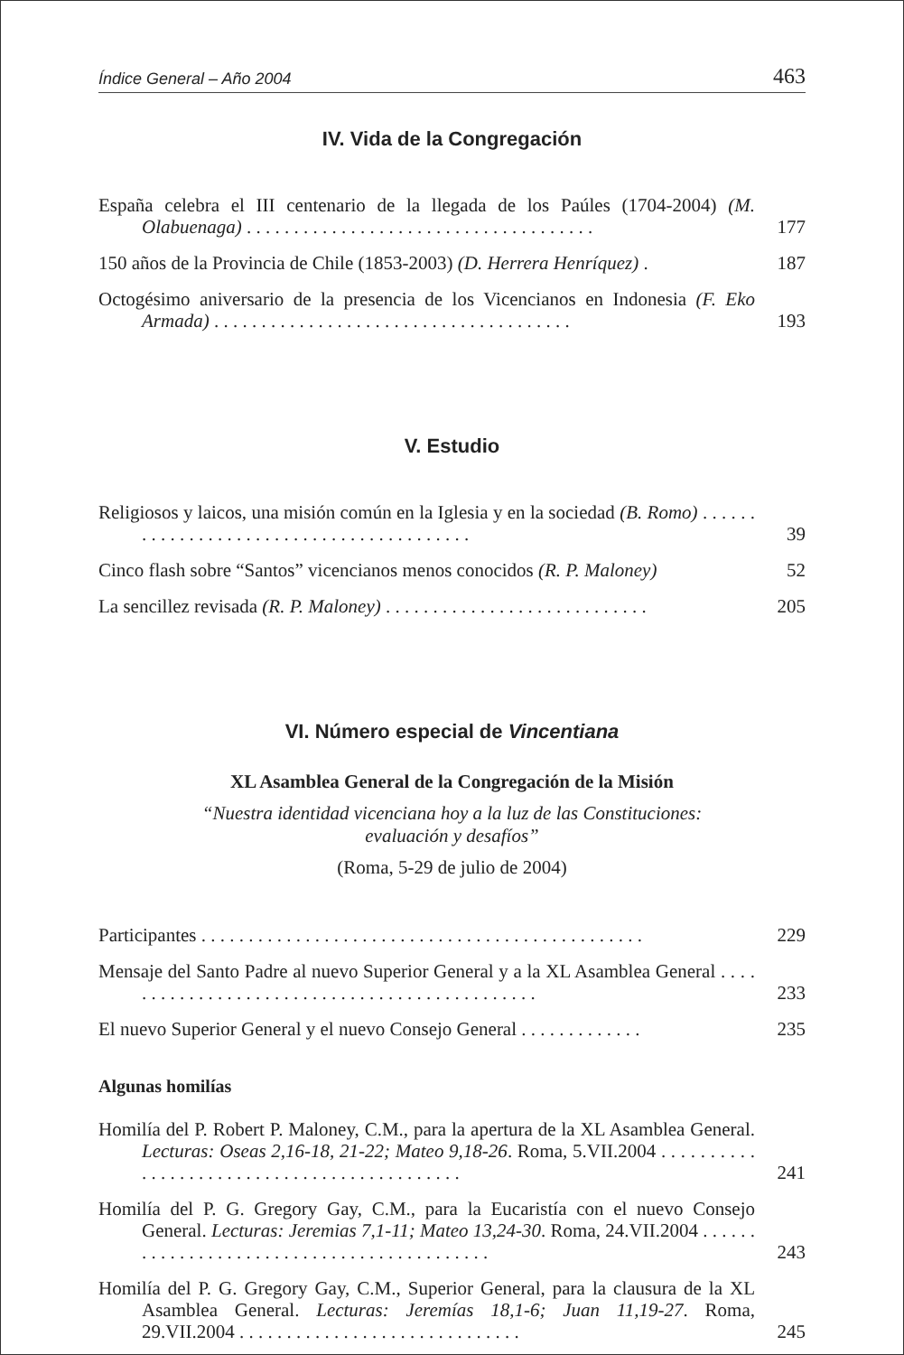Índice General – Año 2004 463
IV. Vida de la Congregación
España celebra el III centenario de la llegada de los Paúles (1704-2004) (M. Olabuenaga) . . . . . . . . . . . . . . . . . . . . . . . . . . . . . . . . . . . . .
177
150 años de la Provincia de Chile (1853-2003) (D. Herrera Henríquez) .
187
Octogésimo aniversario de la presencia de los Vicencianos en Indonesia (F. Eko Armada) . . . . . . . . . . . . . . . . . . . . . . . . . . . . . . . . . . . . . .
193
V. Estudio
Religiosos y laicos, una misión común en la Iglesia y en la sociedad (B. Romo) . . . . . . . . . . . . . . . . . . . . . . . . . . . . . . . . . . . . . . . . .
39
Cinco flash sobre “Santos” vicencianos menos conocidos (R. P. Maloney)
52
La sencillez revisada (R. P. Maloney) . . . . . . . . . . . . . . . . . . . . . . . . . . . .
205
VI. Número especial de Vincentiana
XL Asamblea General de la Congregación de la Misión
“Nuestra identidad vicenciana hoy a la luz de las Constituciones:
evaluación y desafíos”
(Roma, 5-29 de julio de 2004)
Participantes . . . . . . . . . . . . . . . . . . . . . . . . . . . . . . . . . . . . . . . . . . . . . . .
229
Mensaje del Santo Padre al nuevo Superior General y a la XL Asamblea General . . . . . . . . . . . . . . . . . . . . . . . . . . . . . . . . . . . . . . . . . . . . . .
233
El nuevo Superior General y el nuevo Consejo General . . . . . . . . . . . . .
235
Algunas homilías
Homilía del P. Robert P. Maloney, C.M., para la apertura de la XL Asamblea General. Lecturas: Oseas 2,16-18, 21-22; Mateo 9,18-26. Roma, 5.VII.2004 . . . . . . . . . . . . . . . . . . . . . . . . . . . . . . . . . . . . . . . . . . . .
241
Homilía del P. G. Gregory Gay, C.M., para la Eucaristía con el nuevo Consejo General. Lecturas: Jeremias 7,1-11; Mateo 13,24-30. Roma, 24.VII.2004 . . . . . . . . . . . . . . . . . . . . . . . . . . . . . . . . . . . . . . . . . . .
243
Homilía del P. G. Gregory Gay, C.M., Superior General, para la clausura de la XL Asamblea General. Lecturas: Jeremías 18,1-6; Juan 11,19-27. Roma, 29.VII.2004 . . . . . . . . . . . . . . . . . . . . . . . . . . . . . .
245